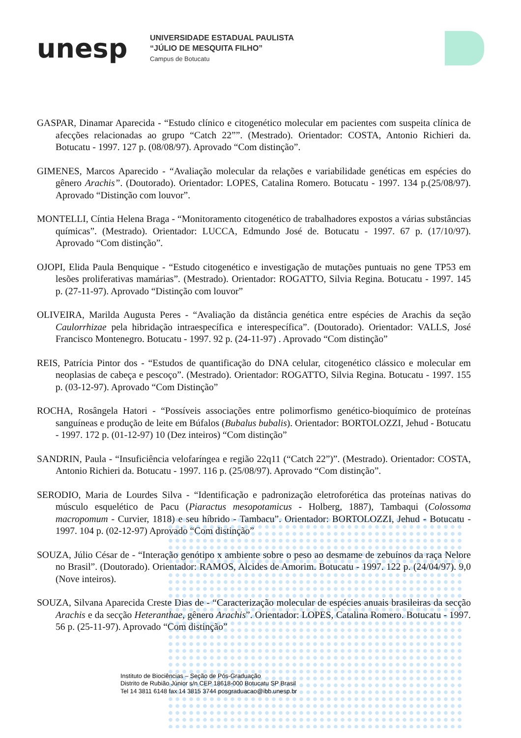unesp
UNIVERSIDADE ESTADUAL PAULISTA
“JÚLIO DE MESQUITA FILHO”
Campus de Botucatu
GASPAR, Dinamar Aparecida - “Estudo clínico e citogenético molecular em pacientes com suspeita clínica de afecções relacionadas ao grupo “Catch 22””. (Mestrado). Orientador: COSTA, Antonio Richieri da. Botucatu - 1997. 127 p. (08/08/97). Aprovado “Com distinção”.
GIMENES, Marcos Aparecido - “Avaliação molecular da relações e variabilidade genéticas em espécies do gênero Arachis”. (Doutorado). Orientador: LOPES, Catalina Romero. Botucatu - 1997. 134 p.(25/08/97). Aprovado “Distinção com louvor”.
MONTELLI, Cíntia Helena Braga - “Monitoramento citogenético de trabalhadores expostos a várias substâncias químicas”. (Mestrado). Orientador: LUCCA, Edmundo José de. Botucatu - 1997. 67 p. (17/10/97). Aprovado “Com distinção”.
OJOPI, Elida Paula Benquique - “Estudo citogenético e investigação de mutações puntuais no gene TP53 em lesões proliferativas mamárias”. (Mestrado). Orientador: ROGATTO, Silvia Regina. Botucatu - 1997. 145 p. (27-11-97). Aprovado “Distinção com louvor”
OLIVEIRA, Marilda Augusta Peres - “Avaliação da distância genética entre espécies de Arachis da seção Caulorrhizae pela hibridação intraespecífica e interespecífica”. (Doutorado). Orientador: VALLS, José Francisco Montenegro. Botucatu - 1997. 92 p. (24-11-97) . Aprovado “Com distinção”
REIS, Patrícia Pintor dos - “Estudos de quantificação do DNA celular, citogenético clássico e molecular em neoplasias de cabeça e pescoço”. (Mestrado). Orientador: ROGATTO, Silvia Regina. Botucatu - 1997. 155 p. (03-12-97). Aprovado “Com Distinção”
ROCHA, Rosângela Hatori - “Possíveis associações entre polimorfismo genético-bioquímico de proteínas sanguíneas e produção de leite em Búfalos (Bubalus bubalis). Orientador: BORTOLOZZI, Jehud - Botucatu - 1997. 172 p. (01-12-97) 10 (Dez inteiros) “Com distinção”
SANDRIN, Paula - “Insuficiência velofaríngea e região 22q11 (“Catch 22”)”. (Mestrado). Orientador: COSTA, Antonio Richieri da. Botucatu - 1997. 116 p. (25/08/97). Aprovado “Com distinção”.
SERODIO, Maria de Lourdes Silva - “Identificação e padronização eletroforética das proteínas nativas do músculo esquelético de Pacu (Piaractus mesopotamicus - Holberg, 1887), Tambaqui (Colossoma macropomum - Curvier, 1818) e seu híbrido - Tambacu”. Orientador: BORTOLOZZI, Jehud - Botucatu - 1997. 104 p. (02-12-97) Aprovado “Com distinção”
SOUZA, Júlio César de - “Interação genótipo x ambiente sobre o peso ao desmame de zebuínos da raça Nelore no Brasil”. (Doutorado). Orientador: RAMOS, Alcides de Amorim. Botucatu - 1997. 122 p. (24/04/97). 9,0 (Nove inteiros).
SOUZA, Silvana Aparecida Creste Dias de - “Caracterização molecular de espécies anuais brasileiras da secção Arachis e da secção Heteranthae, gênero Arachis”. Orientador: LOPES, Catalina Romero. Botucatu - 1997. 56 p. (25-11-97). Aprovado “Com distinção”
Instituto de Biociências – Seção de Pós-Graduação
Distrito de Rubião Júnior s/n CEP 18618-000 Botucatu SP Brasil
Tel 14 3811 6148 fax 14 3815 3744 posgraduacao@ibb.unesp.br